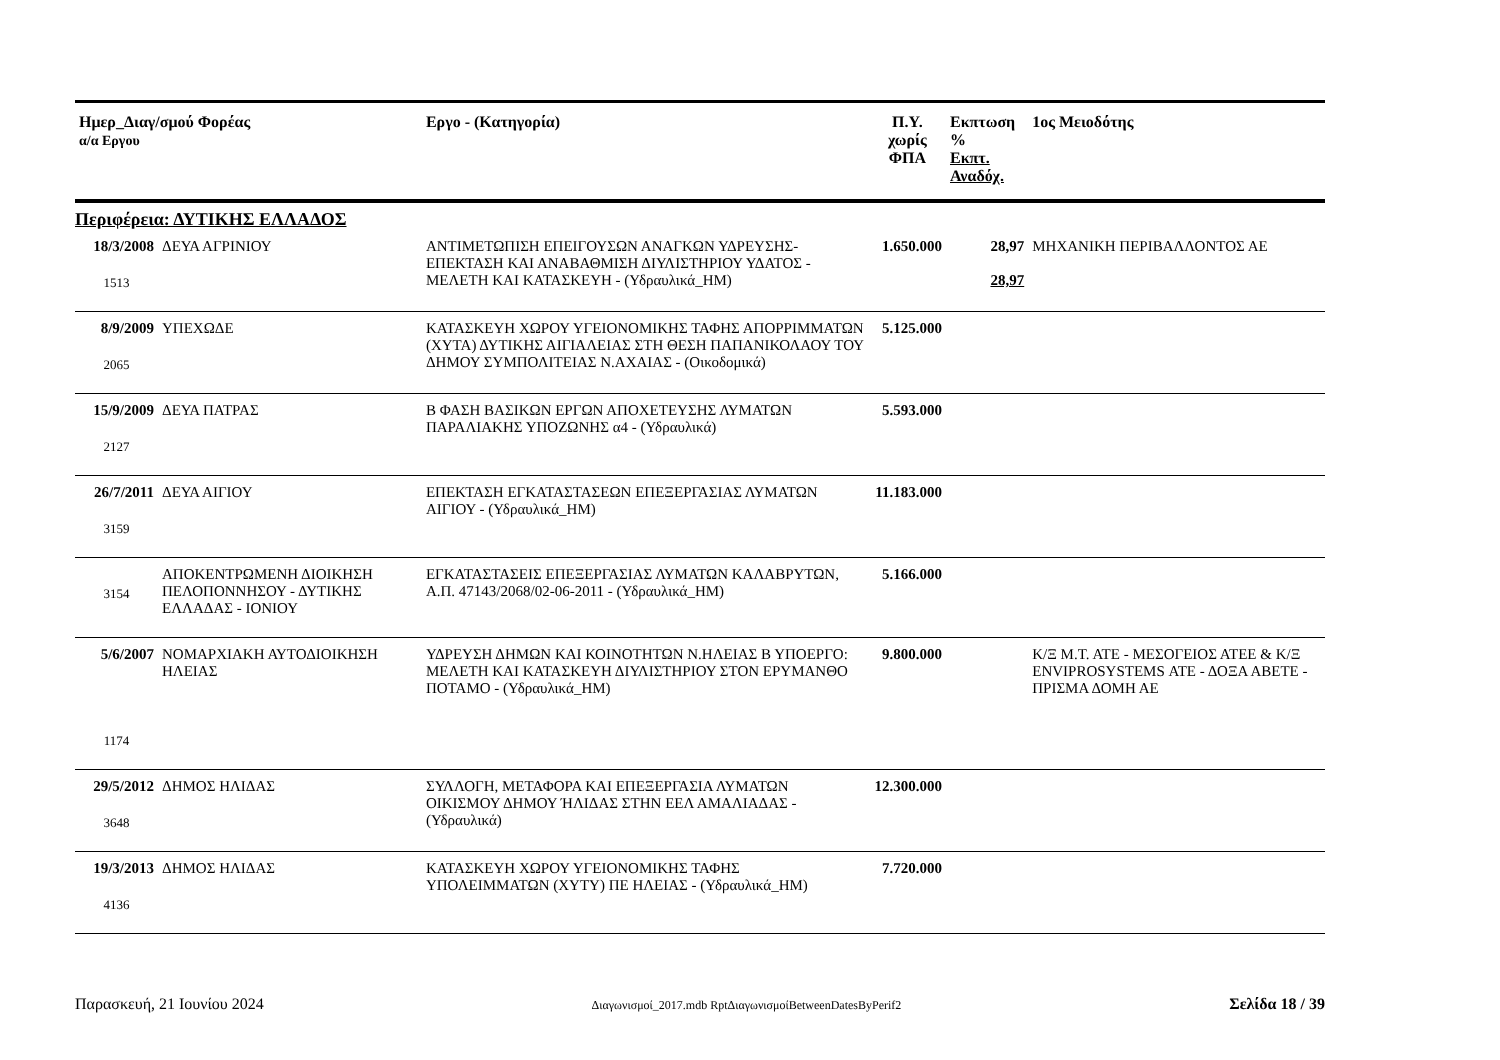| Ημερ_Διαγ/σμού Φορέας α/α Εργου | | Εργο - (Κατηγορία) | Π.Υ. χωρίς ΦΠΑ | Εκπτωση % Εκπτ. Αναδόχ. | 1ος Μειοδότης |
| --- | --- | --- | --- | --- | --- |
| Περιφέρεια: ΔΥΤΙΚΗΣ ΕΛΛΑΔΟΣ | | | | | |
| 18/3/2008 1513 | ΔΕΥΑ ΑΓΡΙΝΙΟΥ | ΑΝΤΙΜΕΤΩΠΙΣΗ ΕΠΕΙΓΟΥΣΩΝ ΑΝΑΓΚΩΝ ΥΔΡΕΥΣΗΣ-ΕΠΕΚΤΑΣΗ ΚΑΙ ΑΝΑΒΑΘΜΙΣΗ ΔΙΥΛΙΣΤΗΡΙΟΥ ΥΔΑΤΟΣ - ΜΕΛΕΤΗ ΚΑΙ ΚΑΤΑΣΚΕΥΗ - (Υδραυλικά_ΗΜ) | 1.650.000 | 28,97 28,97 | ΜΗΧΑΝΙΚΗ ΠΕΡΙΒΑΛΛΟΝΤΟΣ ΑΕ |
| 8/9/2009 2065 | ΥΠΕΧΩΔΕ | ΚΑΤΑΣΚΕΥΗ ΧΩΡΟΥ ΥΓΕΙΟΝΟΜΙΚΗΣ ΤΑΦΗΣ ΑΠΟΡΡΙΜΜΑΤΩΝ (ΧΥΤΑ) ΔΥΤΙΚΗΣ ΑΙΓΙΑΛΕΙΑΣ ΣΤΗ ΘΕΣΗ ΠΑΠΑΝΙΚΟΛΑΟΥ ΤΟΥ ΔΗΜΟΥ ΣΥΜΠΟΛΙΤΕΙΑΣ Ν.ΑΧΑΙΑΣ - (Οικοδομικά) | 5.125.000 | | |
| 15/9/2009 2127 | ΔΕΥΑ ΠΑΤΡΑΣ | Β ΦΑΣΗ ΒΑΣΙΚΩΝ ΕΡΓΩΝ ΑΠΟΧΕΤΕΥΣΗΣ ΛΥΜΑΤΩΝ ΠΑΡΑΛΙΑΚΗΣ ΥΠΟΖΩΝΗΣ α4 - (Υδραυλικά) | 5.593.000 | | |
| 26/7/2011 3159 | ΔΕΥΑ ΑΙΓΙΟΥ | ΕΠΕΚΤΑΣΗ ΕΓΚΑΤΑΣΤΑΣΕΩΝ ΕΠΕΞΕΡΓΑΣΙΑΣ ΛΥΜΑΤΩΝ ΑΙΓΙΟΥ - (Υδραυλικά_ΗΜ) | 11.183.000 | | |
| 3154 | ΑΠΟΚΕΝΤΡΩΜΕΝΗ ΔΙΟΙΚΗΣΗ ΠΕΛΟΠΟΝΝΗΣΟΥ - ΔΥΤΙΚΗΣ ΕΛΛΑΔΑΣ - ΙΟΝΙΟΥ | ΕΓΚΑΤΑΣΤΑΣΕΙΣ ΕΠΕΞΕΡΓΑΣΙΑΣ ΛΥΜΑΤΩΝ ΚΑΛΑΒΡΥΤΩΝ, Α.Π. 47143/2068/02-06-2011 - (Υδραυλικά_ΗΜ) | 5.166.000 | | |
| 5/6/2007 1174 | ΝΟΜΑΡΧΙΑΚΗ ΑΥΤΟΔΙΟΙΚΗΣΗ ΗΛΕΙΑΣ | ΥΔΡΕΥΣΗ ΔΗΜΩΝ ΚΑΙ ΚΟΙΝΟΤΗΤΩΝ Ν.ΗΛΕΙΑΣ Β ΥΠΟΕΡΓΟ: ΜΕΛΕΤΗ ΚΑΙ ΚΑΤΑΣΚΕΥΗ ΔΙΥΛΙΣΤΗΡΙΟΥ ΣΤΟΝ ΕΡΥΜΑΝΘΟ ΠΟΤΑΜΟ - (Υδραυλικά_ΗΜ) | 9.800.000 | | Κ/Ξ Μ.Τ. ΑΤΕ - ΜΕΣΟΓΕΙΟΣ ΑΤΕΕ & Κ/Ξ ENVIPROSYSTEMS ΑΤΕ - ΔΟΞΑ ΑΒΕΤΕ - ΠΡΙΣΜΑ ΔΟΜΗ ΑΕ |
| 29/5/2012 3648 | ΔΗΜΟΣ ΗΛΙΔΑΣ | ΣΥΛΛΟΓΗ, ΜΕΤΑΦΟΡΑ ΚΑΙ ΕΠΕΞΕΡΓΑΣΙΑ ΛΥΜΑΤΩΝ ΟΙΚΙΣΜΟΥ ΔΗΜΟΥ ΉΛΙΔΑΣ ΣΤΗΝ ΕΕΛ ΑΜΑΛΙΑΔΑΣ - (Υδραυλικά) | 12.300.000 | | |
| 19/3/2013 4136 | ΔΗΜΟΣ ΗΛΙΔΑΣ | ΚΑΤΑΣΚΕΥΗ ΧΩΡΟΥ ΥΓΕΙΟΝΟΜΙΚΗΣ ΤΑΦΗΣ ΥΠΟΛΕΙΜΜΑΤΩΝ (ΧΥΤΥ) ΠΕ ΗΛΕΙΑΣ - (Υδραυλικά_ΗΜ) | 7.720.000 | | |
Παρασκευή, 21 Ιουνίου 2024 Διαγωνισμοί_2017.mdb RptΔιαγωνισμοίBetweenDatesByPerif2 Σελίδα 18 / 39